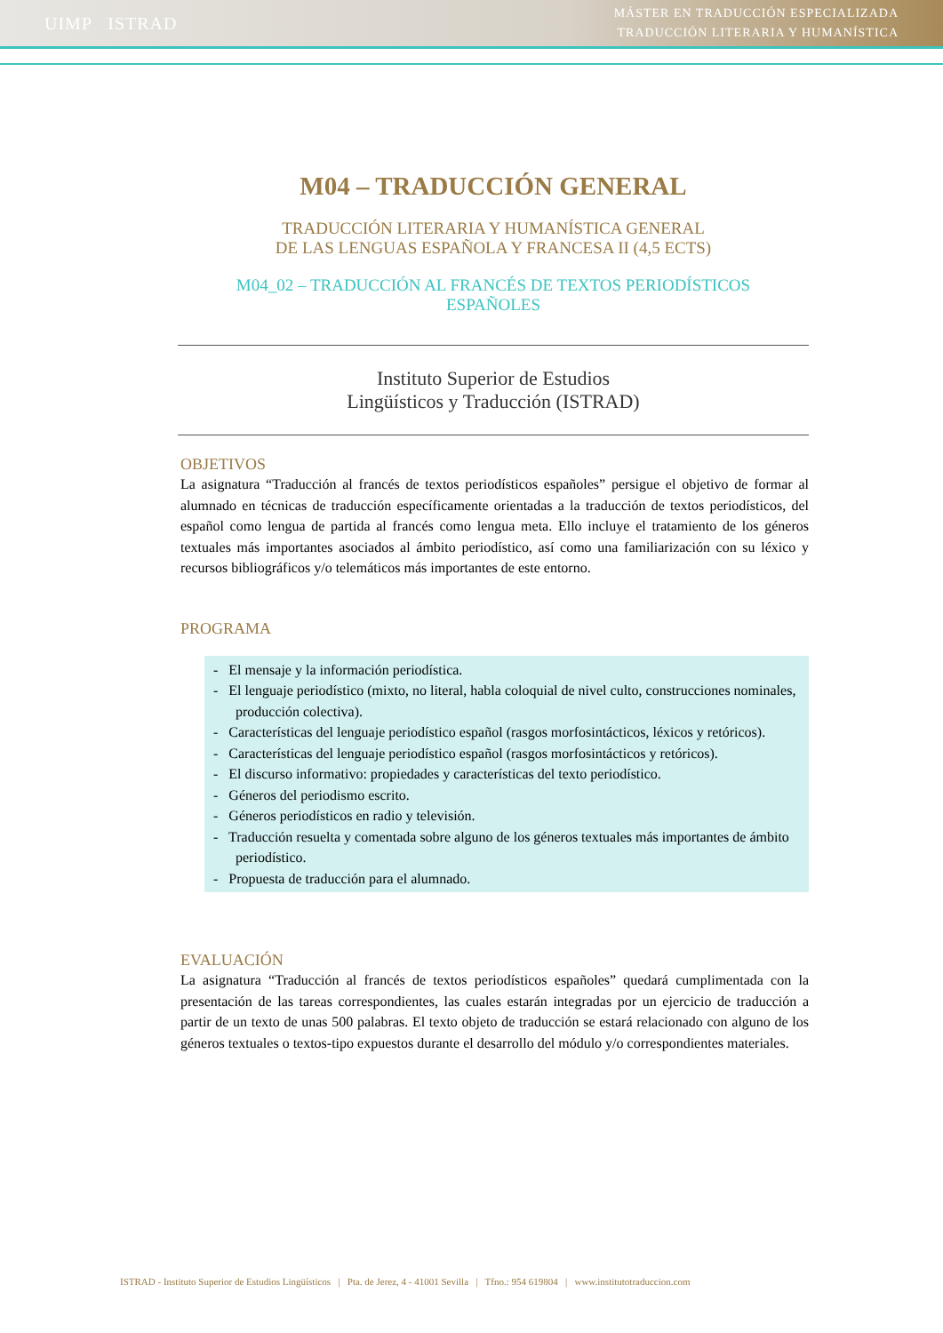UIMP ISTRAD
MÁSTER EN TRADUCCIÓN ESPECIALIZADA
TRADUCCIÓN LITERARIA Y HUMANÍSTICA
M04 – TRADUCCIÓN GENERAL
TRADUCCIÓN LITERARIA Y HUMANÍSTICA GENERAL
DE LAS LENGUAS ESPAÑOLA Y FRANCESA II (4,5 ECTS)
M04_02 – TRADUCCIÓN AL FRANCÉS DE TEXTOS PERIODÍSTICOS
ESPAÑOLES
Instituto Superior de Estudios
Lingüísticos y Traducción (ISTRAD)
OBJETIVOS
La asignatura “Traducción al francés de textos periodísticos españoles” persigue el objetivo de formar al alumnado en técnicas de traducción específicamente orientadas a la traducción de textos periodísticos, del español como lengua de partida al francés como lengua meta. Ello incluye el tratamiento de los géneros textuales más importantes asociados al ámbito periodístico, así como una familiarización con su léxico y recursos bibliográficos y/o telemáticos más importantes de este entorno.
PROGRAMA
- El mensaje y la información periodística.
- El lenguaje periodístico (mixto, no literal, habla coloquial de nivel culto, construcciones nominales, producción colectiva).
- Características del lenguaje periodístico español (rasgos morfosintácticos, léxicos y retóricos).
- Características del lenguaje periodístico español (rasgos morfosintácticos y retóricos).
- El discurso informativo: propiedades y características del texto periodístico.
- Géneros del periodismo escrito.
- Géneros periodísticos en radio y televisión.
- Traducción resuelta y comentada sobre alguno de los géneros textuales más importantes de ámbito periodístico.
- Propuesta de traducción para el alumnado.
EVALUACIÓN
La asignatura “Traducción al francés de textos periodísticos españoles” quedará cumplimentada con la presentación de las tareas correspondientes, las cuales estarán integradas por un ejercicio de traducción a partir de un texto de unas 500 palabras. El texto objeto de traducción se estará relacionado con alguno de los géneros textuales o textos-tipo expuestos durante el desarrollo del módulo y/o correspondientes materiales.
ISTRAD - Instituto Superior de Estudios Lingüísticos | Pta. de Jerez, 4 - 41001 Sevilla | Tfno.: 954 619804 | www.institutotraduccion.com